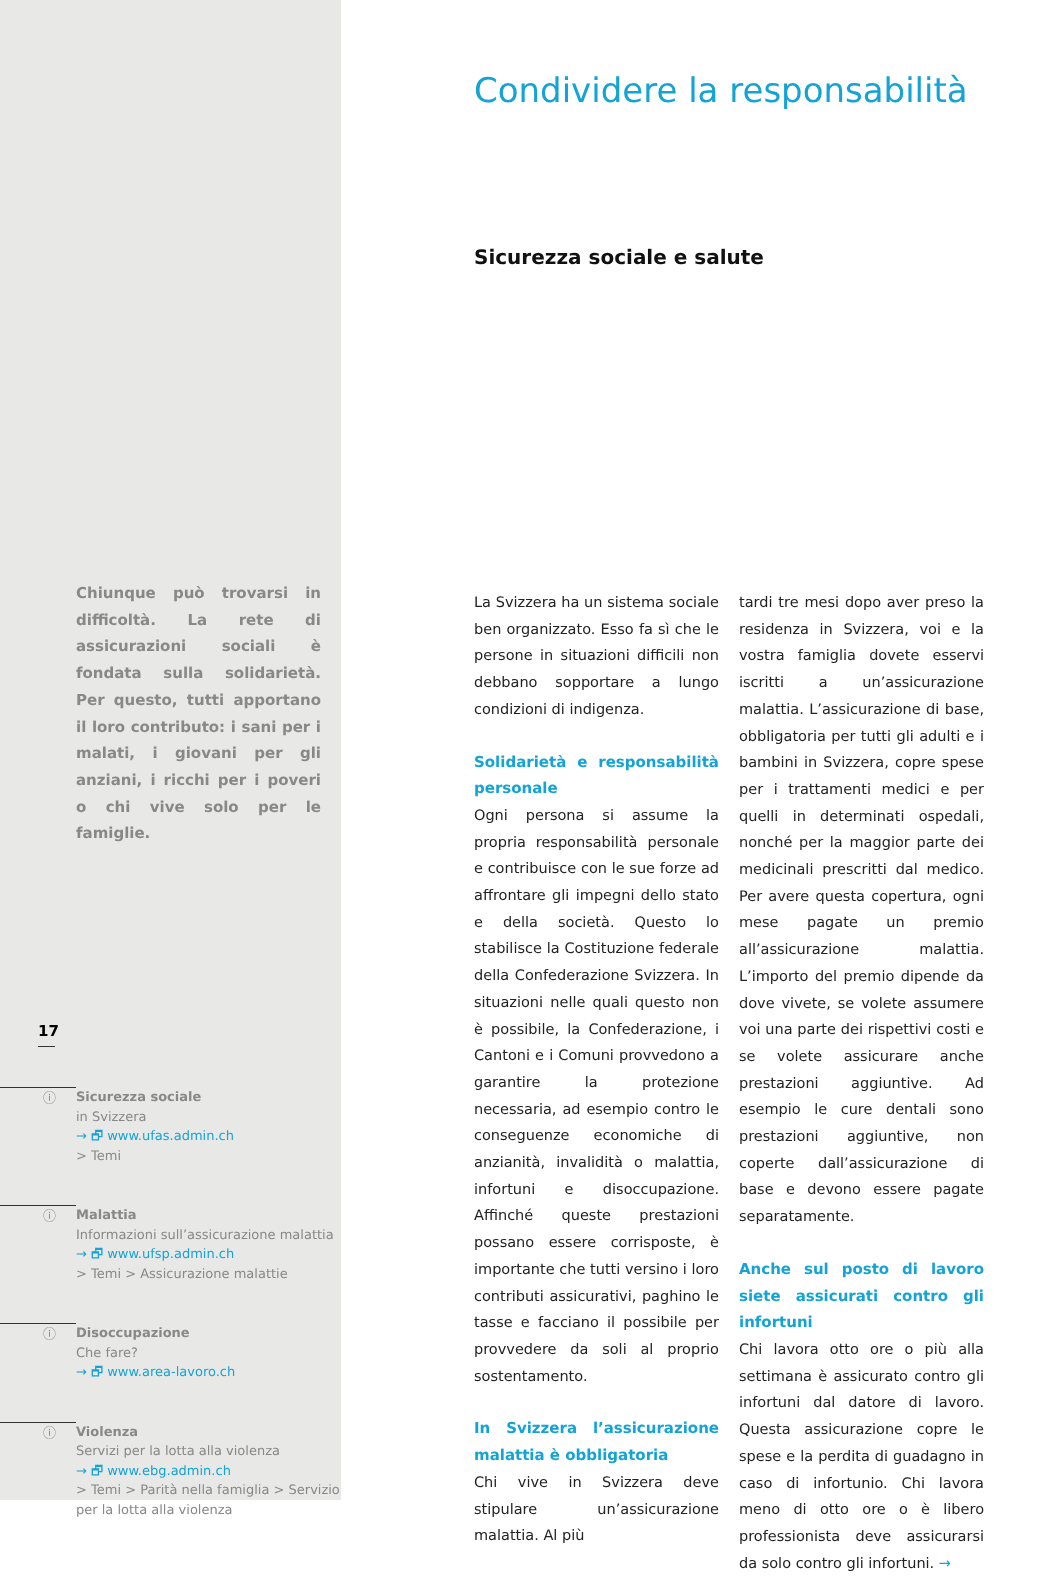Chiunque può trovarsi in difficoltà. La rete di assicurazioni sociali è fondata sulla solidarietà. Per questo, tutti apportano il loro contributo: i sani per i malati, i giovani per gli anziani, i ricchi per i poveri o chi vive solo per le famiglie.
17
ⓘ
Sicurezza sociale
in Svizzera
→ 🗗 www.ufas.admin.ch
> Temi
ⓘ
Malattia
Informazioni sull’assicurazione malattia
→ 🗗 www.ufsp.admin.ch
> Temi > Assicurazione malattie
ⓘ
Disoccupazione
Che fare?
→ 🗗 www.area-lavoro.ch
ⓘ
Violenza
Servizi per la lotta alla violenza
→ 🗗 www.ebg.admin.ch
> Temi > Parità nella famiglia > Servizio
per la lotta alla violenza
Condividere la responsabilità
Sicurezza sociale e salute
La Svizzera ha un sistema sociale ben organizzato. Esso fa sì che le persone in situazioni difficili non debbano sopportare a lungo condizioni di indigenza.
Solidarietà e responsabilità personale
Ogni persona si assume la propria responsabilità personale e contribuisce con le sue forze ad affrontare gli impegni dello stato e della società. Questo lo stabilisce la Costituzione federale della Confederazione Svizzera. In situazioni nelle quali questo non è possibile, la Confederazione, i Cantoni e i Comuni provvedono a garantire la protezione necessaria, ad esempio contro le conseguenze economiche di anzianità, invalidità o malattia, infortuni e disoccupazione. Affinché queste prestazioni possano essere corrisposte, è importante che tutti versino i loro contributi assicurativi, paghino le tasse e facciano il possibile per provvedere da soli al proprio sostentamento.
In Svizzera l’assicurazione malattia è obbligatoria
Chi vive in Svizzera deve stipulare un’assicurazione malattia. Al più
tardi tre mesi dopo aver preso la residenza in Svizzera, voi e la vostra famiglia dovete esservi iscritti a un’assicurazione malattia. L’assicurazione di base, obbligatoria per tutti gli adulti e i bambini in Svizzera, copre spese per i trattamenti medici e per quelli in determinati ospedali, nonché per la maggior parte dei medicinali prescritti dal medico. Per avere questa copertura, ogni mese pagate un premio all’assicurazione malattia. L’importo del premio dipende da dove vivete, se volete assumere voi una parte dei rispettivi costi e se volete assicurare anche prestazioni aggiuntive. Ad esempio le cure dentali sono prestazioni aggiuntive, non coperte dall’assicurazione di base e devono essere pagate separatamente.
Anche sul posto di lavoro siete assicurati contro gli infortuni
Chi lavora otto ore o più alla settimana è assicurato contro gli infortuni dal datore di lavoro. Questa assicurazione copre le spese e la perdita di guadagno in caso di infortunio. Chi lavora meno di otto ore o è libero professionista deve assicurarsi da solo contro gli infortuni. →